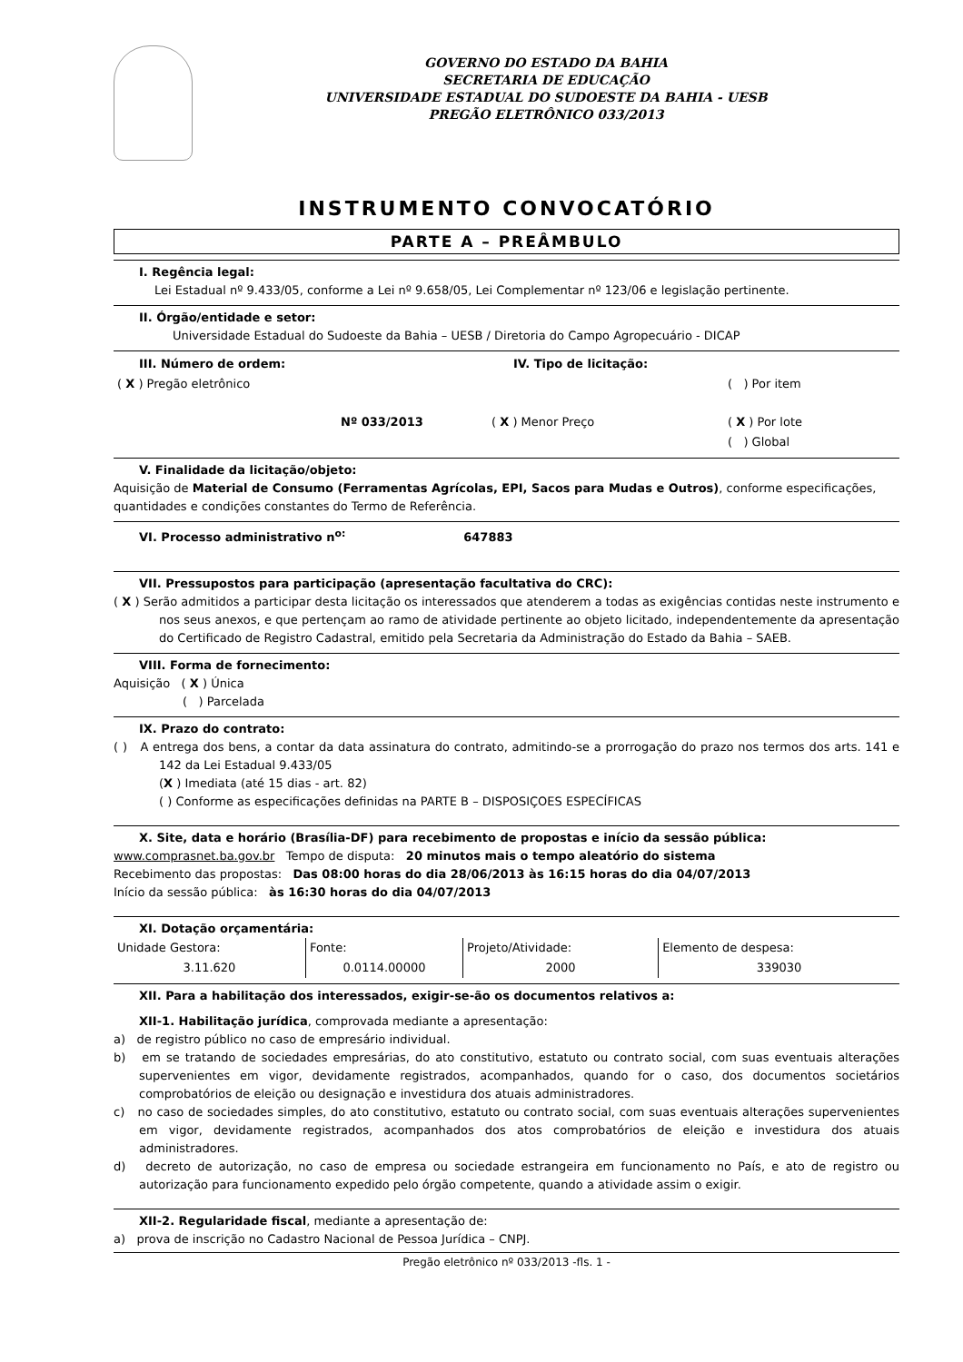GOVERNO DO ESTADO DA BAHIA
SECRETARIA DE EDUCAÇÃO
UNIVERSIDADE ESTADUAL DO SUDOESTE DA BAHIA - UESB
PREGÃO ELETRÔNICO 033/2013
INSTRUMENTO CONVOCATÓRIO
PARTE A – PREÂMBULO
I. Regência legal:
Lei Estadual nº 9.433/05, conforme a Lei nº 9.658/05, Lei Complementar nº 123/06 e legislação pertinente.
II. Órgão/entidade e setor:
Universidade Estadual do Sudoeste da Bahia – UESB / Diretoria do Campo Agropecuário - DICAP
| III. Número de ordem: | IV. Tipo de licitação: | |
| ( X ) Pregão eletrônico | | ( ) Por item |
| Nº 033/2013 | ( X ) Menor Preço | ( X ) Por lote |
| | | ( ) Global |
V. Finalidade da licitação/objeto:
Aquisição de Material de Consumo (Ferramentas Agrícolas, EPI, Sacos para Mudas e Outros), conforme especificações, quantidades e condições constantes do Termo de Referência.
VI. Processo administrativo n<sup>o:</sup> 647883
VII. Pressupostos para participação (apresentação facultativa do CRC):
( X ) Serão admitidos a participar desta licitação os interessados que atenderem a todas as exigências contidas neste instrumento e nos seus anexos, e que pertençam ao ramo de atividade pertinente ao objeto licitado, independentemente da apresentação do Certificado de Registro Cadastral, emitido pela Secretaria da Administração do Estado da Bahia – SAEB.
VIII. Forma de fornecimento:
Aquisição ( X ) Única
( ) Parcelada
IX. Prazo do contrato:
( ) A entrega dos bens, a contar da data assinatura do contrato, admitindo-se a prorrogação do prazo nos termos dos arts. 141 e 142 da Lei Estadual 9.433/05
(X ) Imediata (até 15 dias - art. 82)
( ) Conforme as especificações definidas na PARTE B – DISPOSIÇOES ESPECÍFICAS
X. Site, data e horário (Brasília-DF) para recebimento de propostas e início da sessão pública:
www.comprasnet.ba.gov.br Tempo de disputa: 20 minutos mais o tempo aleatório do sistema
Recebimento das propostas: Das 08:00 horas do dia 28/06/2013 às 16:15 horas do dia 04/07/2013
Início da sessão pública: às 16:30 horas do dia 04/07/2013
XI. Dotação orçamentária:
| Unidade Gestora: | Fonte: | Projeto/Atividade: | Elemento de despesa: |
| 3.11.620 | 0.0114.00000 | 2000 | 339030 |
XII. Para a habilitação dos interessados, exigir-se-ão os documentos relativos a:
XII-1. Habilitação jurídica, comprovada mediante a apresentação:
a) de registro público no caso de empresário individual.
b) em se tratando de sociedades empresárias, do ato constitutivo, estatuto ou contrato social, com suas eventuais alterações supervenientes em vigor, devidamente registrados, acompanhados, quando for o caso, dos documentos societários comprobatórios de eleição ou designação e investidura dos atuais administradores.
c) no caso de sociedades simples, do ato constitutivo, estatuto ou contrato social, com suas eventuais alterações supervenientes em vigor, devidamente registrados, acompanhados dos atos comprobatórios de eleição e investidura dos atuais administradores.
d) decreto de autorização, no caso de empresa ou sociedade estrangeira em funcionamento no País, e ato de registro ou autorização para funcionamento expedido pelo órgão competente, quando a atividade assim o exigir.
XII-2. Regularidade fiscal, mediante a apresentação de:
a) prova de inscrição no Cadastro Nacional de Pessoa Jurídica – CNPJ.
Pregão eletrônico nº 033/2013 -fls. 1 -